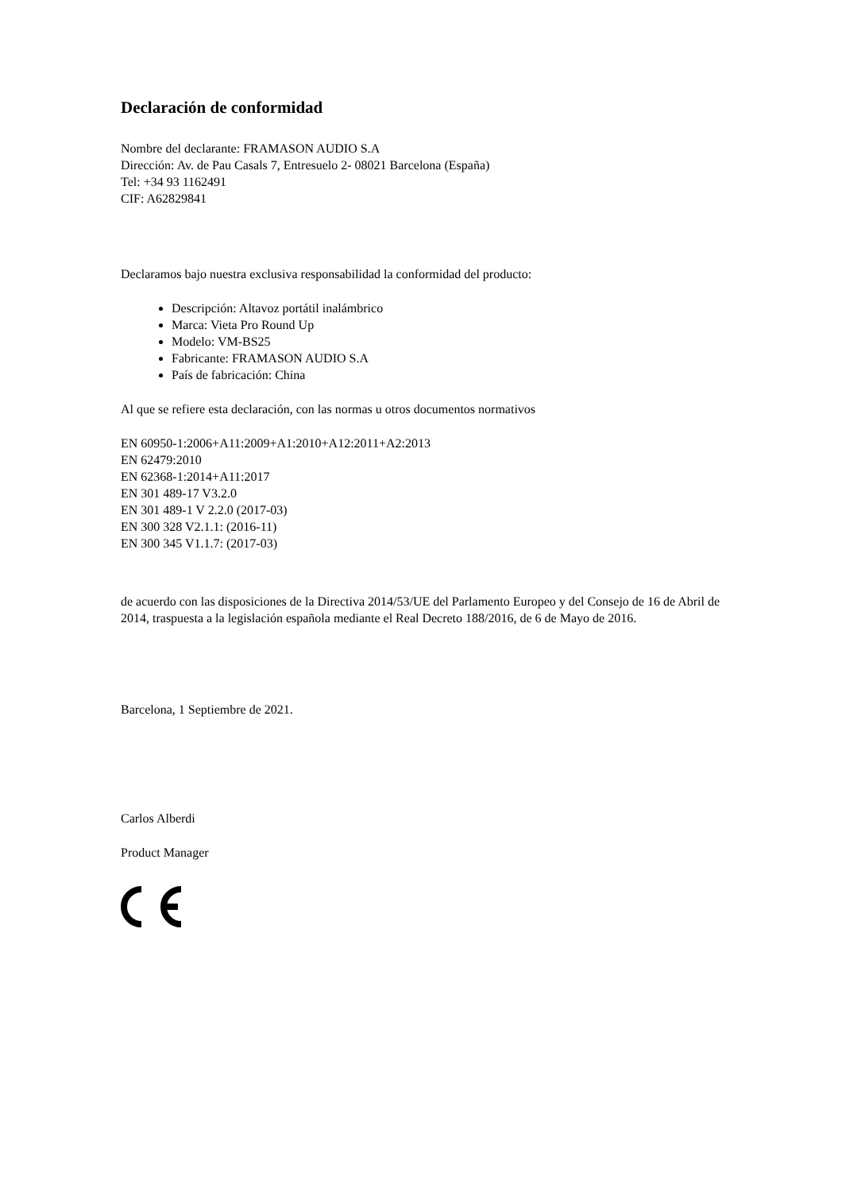Declaración de conformidad
Nombre del declarante: FRAMASON AUDIO S.A
Dirección: Av. de Pau Casals 7, Entresuelo 2- 08021 Barcelona (España)
Tel: +34 93 1162491
CIF: A62829841
Declaramos bajo nuestra exclusiva responsabilidad la conformidad del producto:
Descripción: Altavoz portátil inalámbrico
Marca: Vieta Pro Round Up
Modelo: VM-BS25
Fabricante: FRAMASON AUDIO S.A
País de fabricación: China
Al que se refiere esta declaración, con las normas u otros documentos normativos
EN 60950-1:2006+A11:2009+A1:2010+A12:2011+A2:2013
EN 62479:2010
EN 62368-1:2014+A11:2017
EN 301 489-17 V3.2.0
EN 301 489-1 V 2.2.0 (2017-03)
EN 300 328 V2.1.1: (2016-11)
EN 300 345 V1.1.7: (2017-03)
de acuerdo con las disposiciones de la Directiva 2014/53/UE del Parlamento Europeo y del Consejo de 16 de Abril de 2014, traspuesta a la legislación española mediante el Real Decreto 188/2016, de 6 de Mayo de 2016.
Barcelona, 1 Septiembre de 2021.
Carlos Alberdi
Product Manager